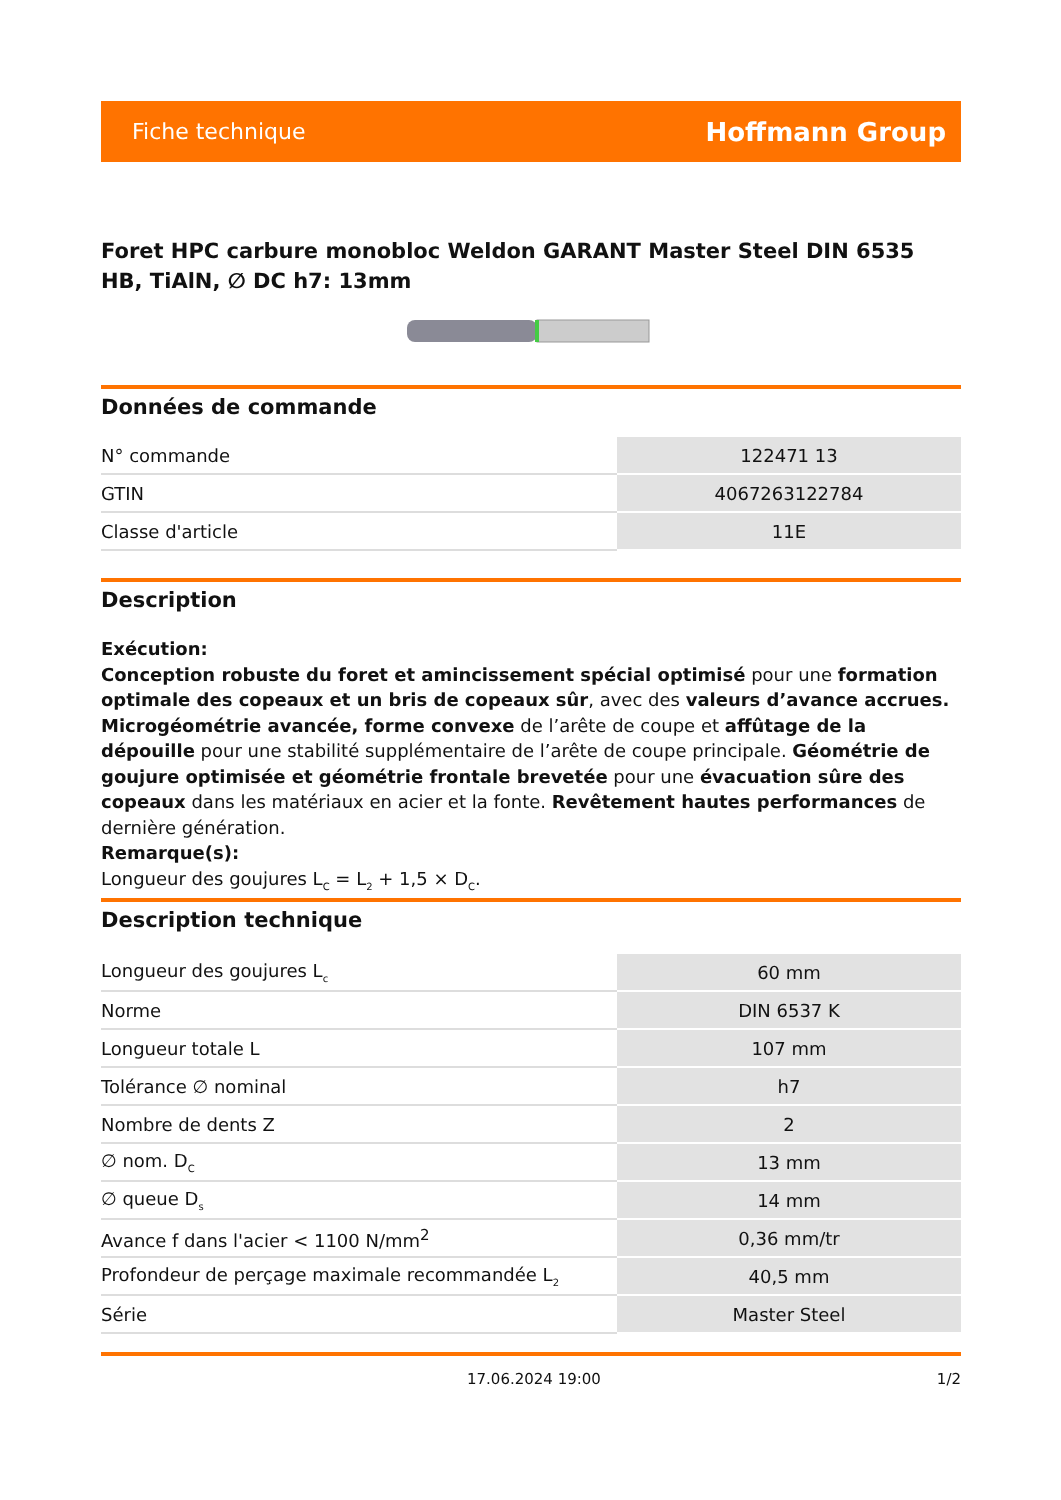Fiche technique Hoffmann Group
Foret HPC carbure monobloc Weldon GARANT Master Steel DIN 6535 HB, TiAlN, ∅ DC h7: 13mm
Données de commande
| N° commande | 122471 13 |
| GTIN | 4067263122784 |
| Classe d'article | 11E |
Description
Exécution:
Conception robuste du foret et amincissement spécial optimisé pour une formation optimale des copeaux et un bris de copeaux sûr, avec des valeurs d’avance accrues. Microgéométrie avancée, forme convexe de l’arête de coupe et affûtage de la dépouille pour une stabilité supplémentaire de l’arête de coupe principale. Géométrie de goujure optimisée et géométrie frontale brevetée pour une évacuation sûre des copeaux dans les matériaux en acier et la fonte. Revêtement hautes performances de dernière génération.
Remarque(s):
Longueur des goujures L<sub>C</sub> = L<sub>2</sub> + 1,5 × D<sub>C</sub>.
Description technique
| Longueur des goujures L<sub>c</sub> | 60 mm |
| Norme | DIN 6537 K |
| Longueur totale L | 107 mm |
| Tolérance ∅ nominal | h7 |
| Nombre de dents Z | 2 |
| ∅ nom. D<sub>C</sub> | 13 mm |
| ∅ queue D<sub>s</sub> | 14 mm |
| Avance f dans l'acier < 1100 N/mm<sup>2</sup> | 0,36 mm/tr |
| Profondeur de perçage maximale recommandée L<sub>2</sub> | 40,5 mm |
| Série | Master Steel |
17.06.2024 19:00 1/2